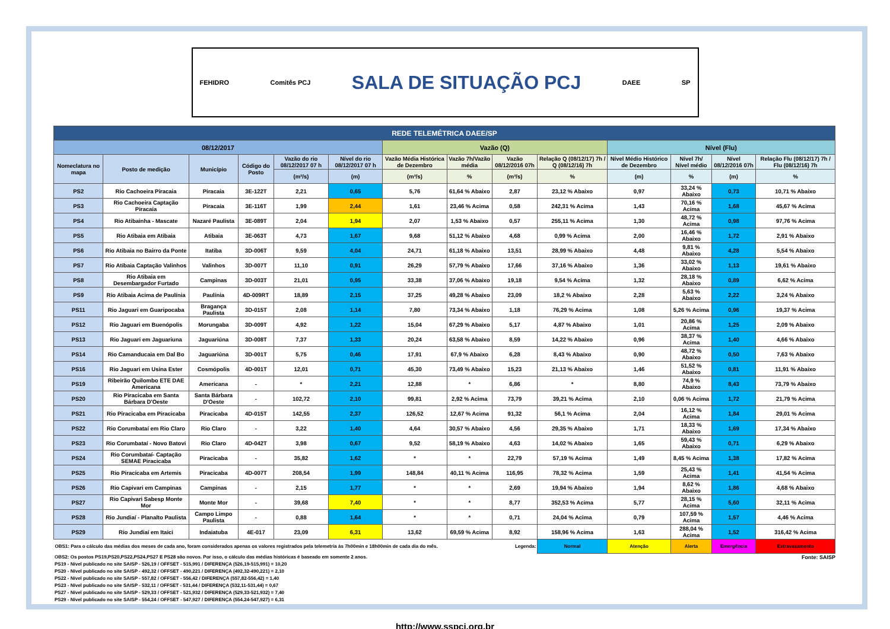FEHIDRO Comitês PCJ SALA DE SITUAÇÃO PCJ DAEE SP
| REDE TELEMÉTRICA DAEE/SP | | | | | | | | | | | | | |
| --- | --- | --- | --- | --- | --- | --- | --- | --- | --- | --- | --- | --- | --- |
| 08/12/2017 | | | | | | Vazão (Q) | | | | Nível (Flu) | | | |
| Nomeclatura no mapa | Posto de medição | Município | Código do Posto | Vazão do rio 08/12/2017 07 h | Nível do rio 08/12/2017 07 h | Vazão Média Histórica de Dezembro | Vazão 7h/Vazão média | Vazão 08/12/2016 07h | Relação Q (08/12/17) 7h / Q (08/12/16) 7h | Nível Médio Histórico de Dezembro | Nível 7h/ Nível médio | Nível 08/12/2016 07h | Relação Flu (08/12/17) 7h / Flu (08/12/16) 7h |
| | | | | (m³/s) | (m) | (m³/s) | % | (m³/s) | % | (m) | % | (m) | % |
| PS2 | Rio Cachoeira Piracaia | Piracaia | 3E-122T | 2,21 | 0,65 | 5,76 | 61,64 % Abaixo | 2,87 | 23,12 % Abaixo | 0,97 | 33,24 % Abaixo | 0,73 | 10,71 % Abaixo |
| PS3 | Rio Cachoeira Captação Piracaia | Piracaia | 3E-116T | 1,99 | 2,44 | 1,61 | 23,46 % Acima | 0,58 | 242,31 % Acima | 1,43 | 70,16 % Acima | 1,68 | 45,67 % Acima |
| PS4 | Rio Atibainha - Mascate | Nazaré Paulista | 3E-089T | 2,04 | 1,94 | 2,07 | 1,53 % Abaixo | 0,57 | 255,11 % Acima | 1,30 | 48,72 % Acima | 0,98 | 97,76 % Acima |
| PS5 | Rio Atibaia em Atibaia | Atibaia | 3E-063T | 4,73 | 1,67 | 9,68 | 51,12 % Abaixo | 4,68 | 0,99 % Acima | 2,00 | 16,46 % Abaixo | 1,72 | 2,91 % Abaixo |
| PS6 | Rio Atibaia no Bairro da Ponte | Itatiba | 3D-006T | 9,59 | 4,04 | 24,71 | 61,18 % Abaixo | 13,51 | 28,99 % Abaixo | 4,48 | 9,81 % Abaixo | 4,28 | 5,54 % Abaixo |
| PS7 | Rio Atibaia Captação Valinhos | Valinhos | 3D-007T | 11,10 | 0,91 | 26,29 | 57,79 % Abaixo | 17,66 | 37,16 % Abaixo | 1,36 | 33,02 % Abaixo | 1,13 | 19,61 % Abaixo |
| PS8 | Rio Atibaia em Desembargador Furtado | Campinas | 3D-003T | 21,01 | 0,95 | 33,38 | 37,06 % Abaixo | 19,18 | 9,54 % Acima | 1,32 | 28,18 % Abaixo | 0,89 | 6,62 % Acima |
| PS9 | Rio Atibaia Acima de Paulínia | Paulínia | 4D-009RT | 18,89 | 2,15 | 37,25 | 49,28 % Abaixo | 23,09 | 18,2 % Abaixo | 2,28 | 5,63 % Abaixo | 2,22 | 3,24 % Abaixo |
| PS11 | Rio Jaguari em Guaripocaba | Bragança Paulista | 3D-015T | 2,08 | 1,14 | 7,80 | 73,34 % Abaixo | 1,18 | 76,29 % Acima | 1,08 | 5,26 % Acima | 0,96 | 19,37 % Acima |
| PS12 | Rio Jaguari em Buenópolis | Morungaba | 3D-009T | 4,92 | 1,22 | 15,04 | 67,29 % Abaixo | 5,17 | 4,87 % Abaixo | 1,01 | 20,86 % Acima | 1,25 | 2,09 % Abaixo |
| PS13 | Rio Jaguari em Jaguariuna | Jaguariúna | 3D-008T | 7,37 | 1,33 | 20,24 | 63,58 % Abaixo | 8,59 | 14,22 % Abaixo | 0,96 | 38,37 % Acima | 1,40 | 4,66 % Abaixo |
| PS14 | Rio Camanducaia em Dal Bo | Jaguariúna | 3D-001T | 5,75 | 0,46 | 17,91 | 67,9 % Abaixo | 6,28 | 8,43 % Abaixo | 0,90 | 48,72 % Abaixo | 0,50 | 7,63 % Abaixo |
| PS16 | Rio Jaguari em Usina Ester | Cosmópolis | 4D-001T | 12,01 | 0,71 | 45,30 | 73,49 % Abaixo | 15,23 | 21,13 % Abaixo | 1,46 | 51,52 % Abaixo | 0,81 | 11,91 % Abaixo |
| PS19 | Ribeirão Quilombo ETE DAE Americana | Americana | - | * | 2,21 | 12,88 | * | 6,86 | * | 8,80 | 74,9 % Abaixo | 8,43 | 73,79 % Abaixo |
| PS20 | Rio Piracicaba em Santa Bárbara D'Oeste | Santa Bárbara D'Oeste | - | 102,72 | 2,10 | 99,81 | 2,92 % Acima | 73,79 | 39,21 % Acima | 2,10 | 0,06 % Acima | 1,72 | 21,79 % Acima |
| PS21 | Rio Piracicaba em Piracicaba | Piracicaba | 4D-015T | 142,55 | 2,37 | 126,52 | 12,67 % Acima | 91,32 | 56,1 % Acima | 2,04 | 16,12 % Acima | 1,84 | 29,01 % Acima |
| PS22 | Rio Corumbataí em Rio Claro | Rio Claro | - | 3,22 | 1,40 | 4,64 | 30,57 % Abaixo | 4,56 | 29,35 % Abaixo | 1,71 | 18,33 % Abaixo | 1,69 | 17,34 % Abaixo |
| PS23 | Rio Corumbataí - Novo Batovi | Rio Claro | 4D-042T | 3,98 | 0,67 | 9,52 | 58,19 % Abaixo | 4,63 | 14,02 % Abaixo | 1,65 | 59,43 % Abaixo | 0,71 | 6,29 % Abaixo |
| PS24 | Rio Corumbataí- Captação SEMAE Piracicaba | Piracicaba | - | 35,82 | 1,62 | * | * | 22,79 | 57,19 % Acima | 1,49 | 8,45 % Acima | 1,38 | 17,82 % Acima |
| PS25 | Rio Piracicaba em Artemis | Piracicaba | 4D-007T | 208,54 | 1,99 | 148,84 | 40,11 % Acima | 116,95 | 78,32 % Acima | 1,59 | 25,43 % Acima | 1,41 | 41,54 % Acima |
| PS26 | Rio Capivari em Campinas | Campinas | - | 2,15 | 1,77 | * | * | 2,69 | 19,94 % Abaixo | 1,94 | 8,62 % Abaixo | 1,86 | 4,68 % Abaixo |
| PS27 | Rio Capivari Sabesp Monte Mor | Monte Mor | - | 39,68 | 7,40 | * | * | 8,77 | 352,53 % Acima | 5,77 | 28,15 % Acima | 5,60 | 32,11 % Acima |
| PS28 | Rio Jundiaí - Planalto Paulista | Campo Limpo Paulista | - | 0,88 | 1,64 | * | * | 0,71 | 24,04 % Acima | 0,79 | 107,59 % Acima | 1,57 | 4,46 % Acima |
| PS29 | Rio Jundiaí em Itaici | Indaiatuba | 4E-017 | 23,09 | 6,31 | 13,62 | 69,59 % Acima | 8,92 | 158,96 % Acima | 1,63 | 288,04 % Acima | 1,52 | 316,42 % Acima |
| OBS1: Para o cálculo das médias dos meses de cada ano, foram considerados apenas os valores registrados pela telemetria às 7h00min e 18h00min de cada dia do mês. | | | | | | | | Legenda: | Normal | Atenção | Alerta | Emergência | Extravasamento |
OBS2: Os postos PS19,PS20,PS22,PS24,PS27 E PS28 são novos. Por isso, o cálculo das médias históricas é baseado em somente 2 anos. Fonte: SAISP
PS19 - Nível publicado no site SAISP - 526,19 / OFFSET - 515,991 / DIFERENÇA (526,19-515,991) = 10,20
PS20 - Nível publicado no site SAISP - 492,32 / OFFSET - 490,221 / DIFERENÇA (492,32-490,221) = 2,10
PS22 - Nível publicado no site SAISP - 557,82 / OFFSET - 556,42 / DIFERENÇA (557,82-556,42) = 1,40
PS23 - Nível publicado no site SAISP - 532,11 / OFFSET - 531,44 / DIFERENÇA (532,11-531,44) = 0,67
PS27 - Nível publicado no site SAISP - 529,33 / OFFSET - 521,932 / DIFERENÇA (529,33-521,932) = 7,40
PS29 - Nível publicado no site SAISP - 554,24 / OFFSET - 547,927 / DIFERENÇA (554,24-547,927) = 6,31
http://www.sspcj.org.br